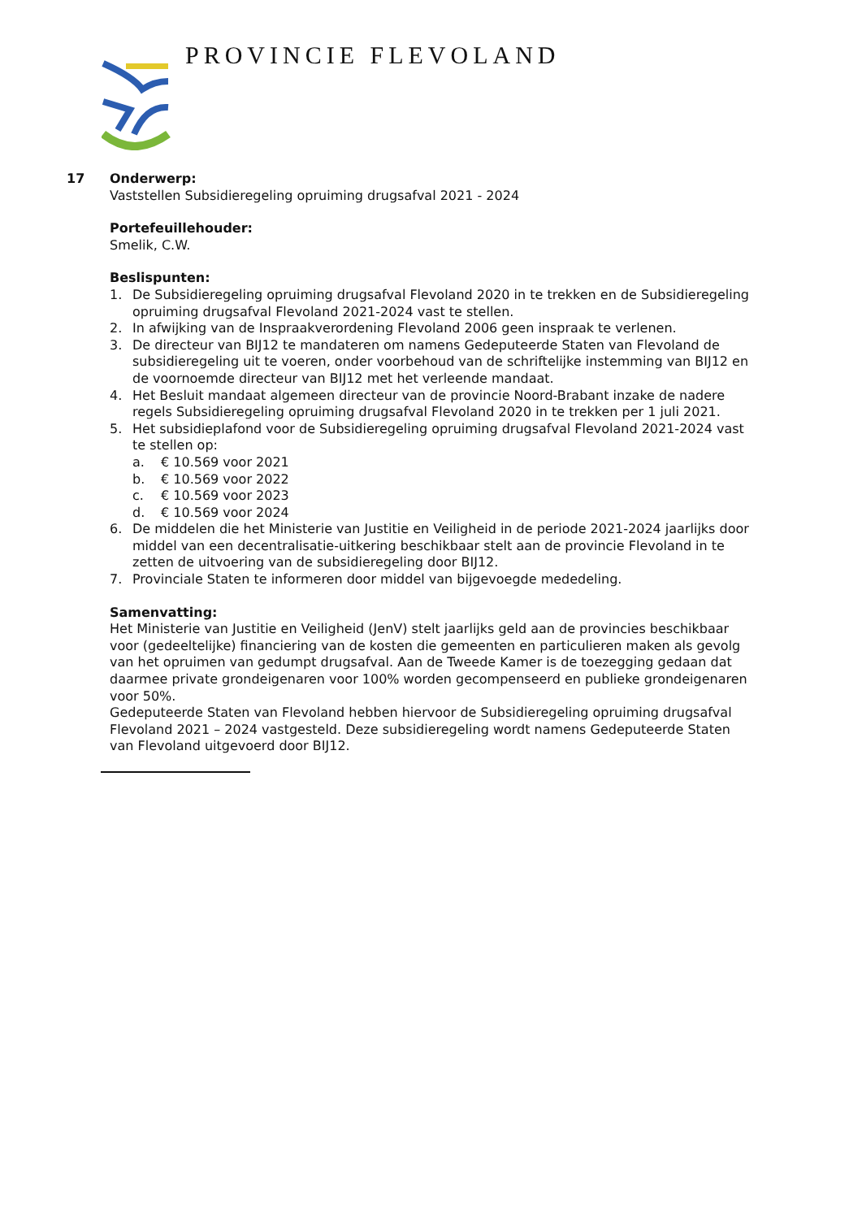PROVINCIE FLEVOLAND
17 Onderwerp:
Vaststellen Subsidieregeling opruiming drugsafval 2021 - 2024
Portefeuillehouder:
Smelik, C.W.
Beslispunten:
1. De Subsidieregeling opruiming drugsafval Flevoland 2020 in te trekken en de Subsidieregeling opruiming drugsafval Flevoland 2021-2024 vast te stellen.
2. In afwijking van de Inspraakverordening Flevoland 2006 geen inspraak te verlenen.
3. De directeur van BIJ12 te mandateren om namens Gedeputeerde Staten van Flevoland de subsidieregeling uit te voeren, onder voorbehoud van de schriftelijke instemming van BIJ12 en de voornoemde directeur van BIJ12 met het verleende mandaat.
4. Het Besluit mandaat algemeen directeur van de provincie Noord-Brabant inzake de nadere regels Subsidieregeling opruiming drugsafval Flevoland 2020 in te trekken per 1 juli 2021.
5. Het subsidieplafond voor de Subsidieregeling opruiming drugsafval Flevoland 2021-2024 vast te stellen op:
a. € 10.569 voor 2021
b. € 10.569 voor 2022
c. € 10.569 voor 2023
d. € 10.569 voor 2024
6. De middelen die het Ministerie van Justitie en Veiligheid in de periode 2021-2024 jaarlijks door middel van een decentralisatie-uitkering beschikbaar stelt aan de provincie Flevoland in te zetten de uitvoering van de subsidieregeling door BIJ12.
7. Provinciale Staten te informeren door middel van bijgevoegde mededeling.
Samenvatting:
Het Ministerie van Justitie en Veiligheid (JenV) stelt jaarlijks geld aan de provincies beschikbaar voor (gedeeltelijke) financiering van de kosten die gemeenten en particulieren maken als gevolg van het opruimen van gedumpt drugsafval. Aan de Tweede Kamer is de toezegging gedaan dat daarmee private grondeigenaren voor 100% worden gecompenseerd en publieke grondeigenaren voor 50%.
Gedeputeerde Staten van Flevoland hebben hiervoor de Subsidieregeling opruiming drugsafval Flevoland 2021 – 2024 vastgesteld. Deze subsidieregeling wordt namens Gedeputeerde Staten van Flevoland uitgevoerd door BIJ12.